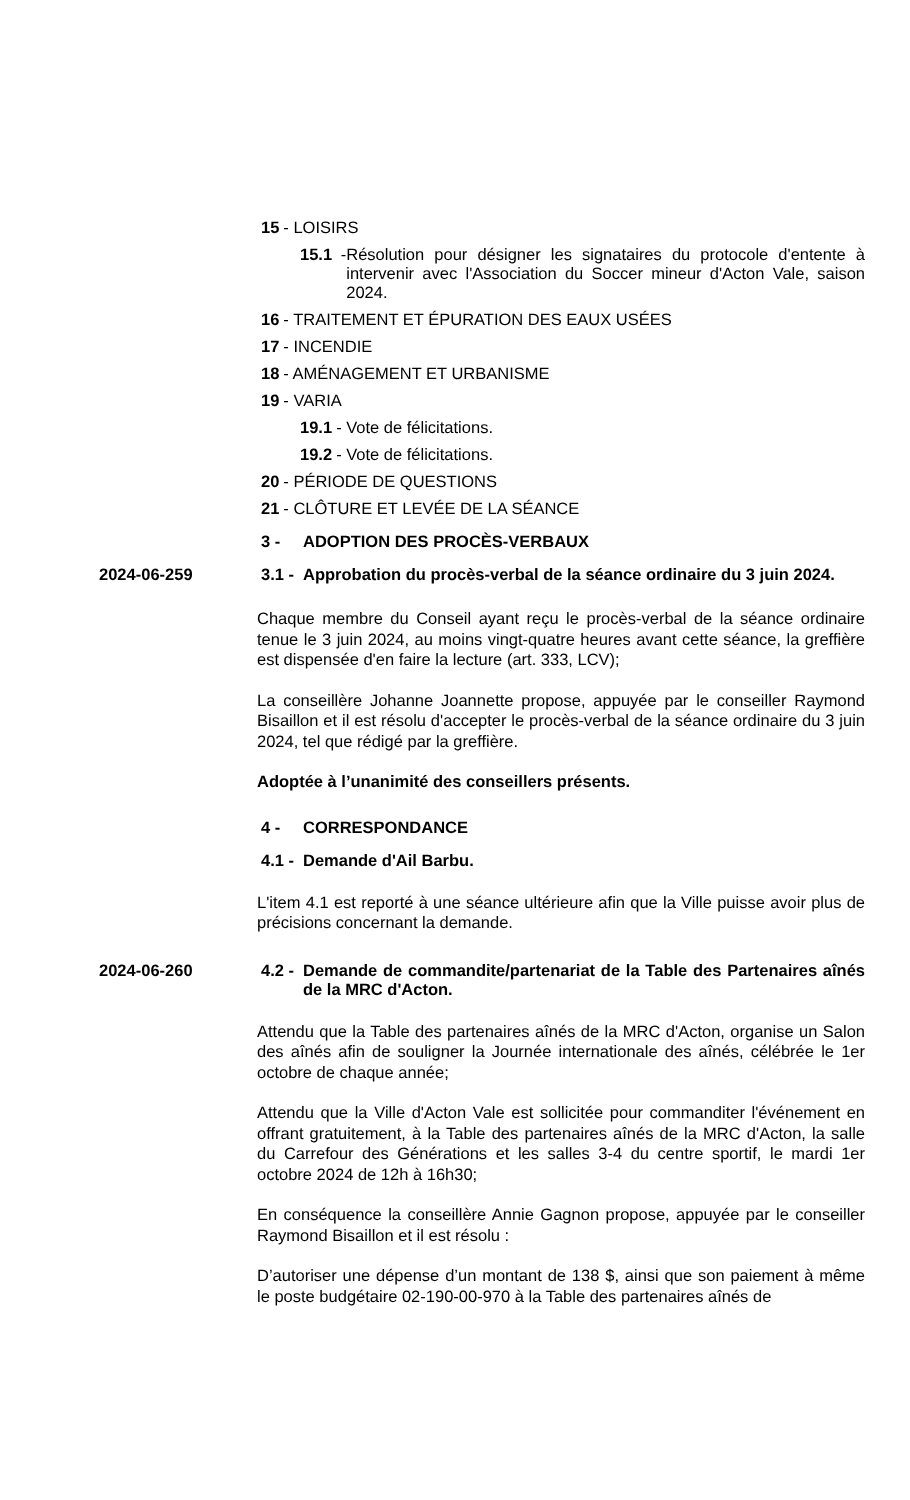15 - LOISIRS
15.1 - Résolution pour désigner les signataires du protocole d'entente à intervenir avec l'Association du Soccer mineur d'Acton Vale, saison 2024.
16 - TRAITEMENT ET ÉPURATION DES EAUX USÉES
17 - INCENDIE
18 - AMÉNAGEMENT ET URBANISME
19 - VARIA
19.1 - Vote de félicitations.
19.2 - Vote de félicitations.
20 - PÉRIODE DE QUESTIONS
21 - CLÔTURE ET LEVÉE DE LA SÉANCE
3 - ADOPTION DES PROCÈS-VERBAUX
2024-06-259 3.1 - Approbation du procès-verbal de la séance ordinaire du 3 juin 2024.
Chaque membre du Conseil ayant reçu le procès-verbal de la séance ordinaire tenue le 3 juin 2024, au moins vingt-quatre heures avant cette séance, la greffière est dispensée d'en faire la lecture (art. 333, LCV);
La conseillère Johanne Joannette propose, appuyée par le conseiller Raymond Bisaillon et il est résolu d'accepter le procès-verbal de la séance ordinaire du 3 juin 2024, tel que rédigé par la greffière.
Adoptée à l’unanimité des conseillers présents.
4 - CORRESPONDANCE
4.1 - Demande d'Ail Barbu.
L'item 4.1 est reporté à une séance ultérieure afin que la Ville puisse avoir plus de précisions concernant la demande.
2024-06-260 4.2 - Demande de commandite/partenariat de la Table des Partenaires aînés de la MRC d'Acton.
Attendu que la Table des partenaires aînés de la MRC d'Acton, organise un Salon des aînés afin de souligner la Journée internationale des aînés, célébrée le 1er octobre de chaque année;
Attendu que la Ville d'Acton Vale est sollicitée pour commanditer l'événement en offrant gratuitement, à la Table des partenaires aînés de la MRC d'Acton, la salle du Carrefour des Générations et les salles 3-4 du centre sportif, le mardi 1er octobre 2024 de 12h à 16h30;
En conséquence la conseillère Annie Gagnon propose, appuyée par le conseiller Raymond Bisaillon et il est résolu :
D’autoriser une dépense d’un montant de 138 $, ainsi que son paiement à même le poste budgétaire 02-190-00-970 à la Table des partenaires aînés de